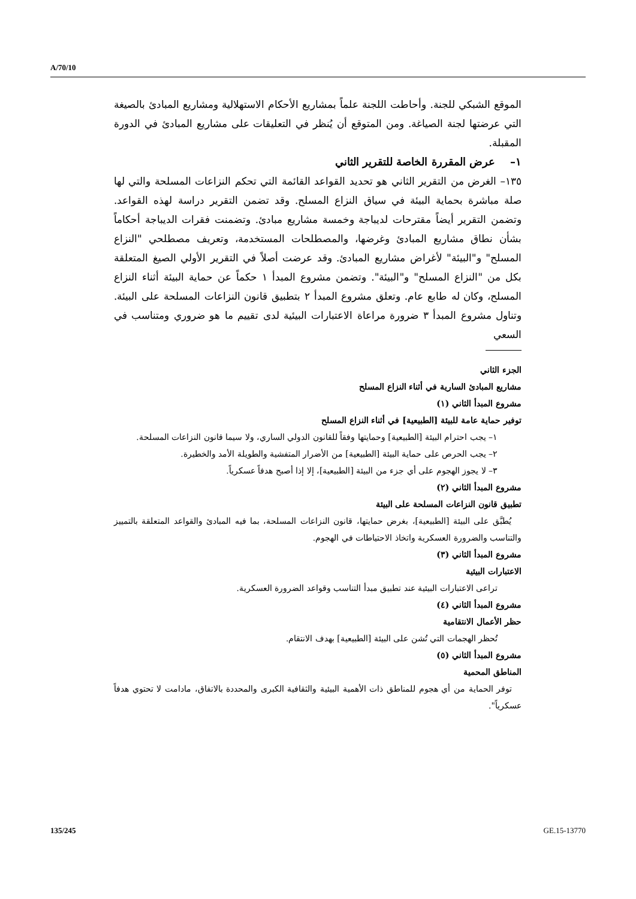A/70/10
الموقع الشبكي للجنة. وأحاطت اللجنة علماً بمشاريع الأحكام الاستهلالية ومشاريع المبادئ بالصيغة التي عرضتها لجنة الصياغة. ومن المتوقع أن يُنظر في التعليقات على مشاريع المبادئ في الدورة المقبلة.
١– عرض المقررة الخاصة للتقرير الثاني
١٣٥– الغرض من التقرير الثاني هو تحديد القواعد القائمة التي تحكم النزاعات المسلحة والتي لها صلة مباشرة بحماية البيئة في سياق النزاع المسلح. وقد تضمن التقرير دراسة لهذه القواعد. وتضمن التقرير أيضاً مقترحات لديباجة وخمسة مشاريع مبادئ. وتضمنت فقرات الديباجة أحكاماً بشأن نطاق مشاريع المبادئ وغرضها، والمصطلحات المستخدمة، وتعريف مصطلحي "النزاع المسلح" و"البيئة" لأغراض مشاريع المبادئ. وقد عرضت أصلاً في التقرير الأولي الصيغ المتعلقة بكل من "النزاع المسلح" و"البيئة". وتضمن مشروع المبدأ ١ حكماً عن حماية البيئة أثناء النزاع المسلح، وكان له طابع عام. وتعلق مشروع المبدأ ٢ بتطبيق قانون النزاعات المسلحة على البيئة. وتناول مشروع المبدأ ٣ ضرورة مراعاة الاعتبارات البيئية لدى تقييم ما هو ضروري ومتناسب في السعي
الجزء الثاني
مشاريع المبادئ السارية في أثناء النزاع المسلح
مشروع المبدأ الثاني (١)
توفير حماية عامة للبيئة [الطبيعية] في أثناء النزاع المسلح
١– يجب احترام البيئة [الطبيعية] وحمايتها وفقاً للقانون الدولي الساري، ولا سيما قانون النزاعات المسلحة.
٢– يجب الحرص على حماية البيئة [الطبيعية] من الأضرار المتفشية والطويلة الأمد والخطيرة.
٣– لا يجوز الهجوم على أي جزء من البيئة [الطبيعية]، إلا إذا أصبح هدفاً عسكرياً.
مشروع المبدأ الثاني (٢)
تطبيق قانون النزاعات المسلحة على البيئة
يُطبَّق على البيئة [الطبيعية]، بغرض حمايتها، قانون النزاعات المسلحة، بما فيه المبادئ والقواعد المتعلقة بالتمييز والتناسب والضرورة العسكرية واتخاذ الاحتياطات في الهجوم.
مشروع المبدأ الثاني (٣)
الاعتبارات البيئية
تراعى الاعتبارات البيئية عند تطبيق مبدأ التناسب وقواعد الضرورة العسكرية.
مشروع المبدأ الثاني (٤)
حظر الأعمال الانتقامية
تُحظر الهجمات التي تُشن على البيئة [الطبيعية] بهدف الانتقام.
مشروع المبدأ الثاني (٥)
المناطق المحمية
توفر الحماية من أي هجوم للمناطق ذات الأهمية البيئية والثقافية الكبرى والمحددة بالاتفاق، مادامت لا تحتوي هدفاً عسكرياً".
135/245 GE.15-13770